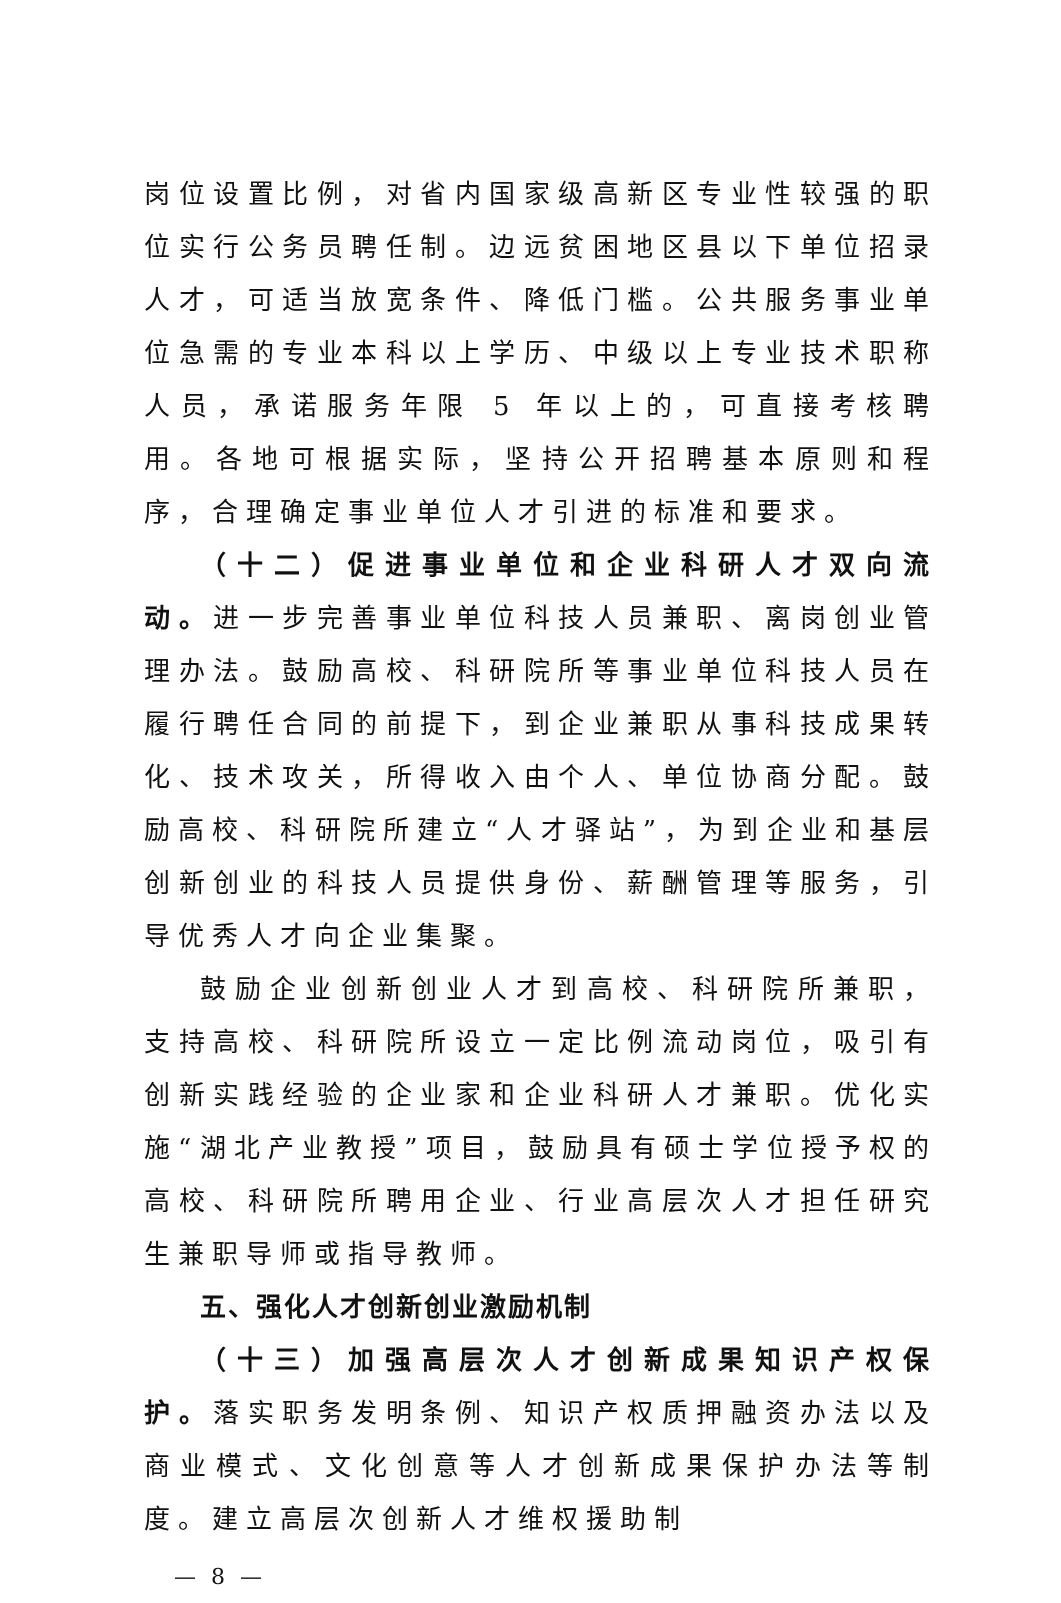岗位设置比例，对省内国家级高新区专业性较强的职位实行公务员聘任制。边远贫困地区县以下单位招录人才，可适当放宽条件、降低门槛。公共服务事业单位急需的专业本科以上学历、中级以上专业技术职称人员，承诺服务年限 5 年以上的，可直接考核聘用。各地可根据实际，坚持公开招聘基本原则和程序，合理确定事业单位人才引进的标准和要求。
（十二）促进事业单位和企业科研人才双向流动。进一步完善事业单位科技人员兼职、离岗创业管理办法。鼓励高校、科研院所等事业单位科技人员在履行聘任合同的前提下，到企业兼职从事科技成果转化、技术攻关，所得收入由个人、单位协商分配。鼓励高校、科研院所建立“人才驿站”，为到企业和基层创新创业的科技人员提供身份、薪酬管理等服务，引导优秀人才向企业集聚。
鼓励企业创新创业人才到高校、科研院所兼职，支持高校、科研院所设立一定比例流动岗位，吸引有创新实践经验的企业家和企业科研人才兼职。优化实施“湖北产业教授”项目，鼓励具有硕士学位授予权的高校、科研院所聘用企业、行业高层次人才担任研究生兼职导师或指导教师。
五、强化人才创新创业激励机制
（十三）加强高层次人才创新成果知识产权保护。落实职务发明条例、知识产权质押融资办法以及商业模式、文化创意等人才创新成果保护办法等制度。建立高层次创新人才维权援助制
— 8 —